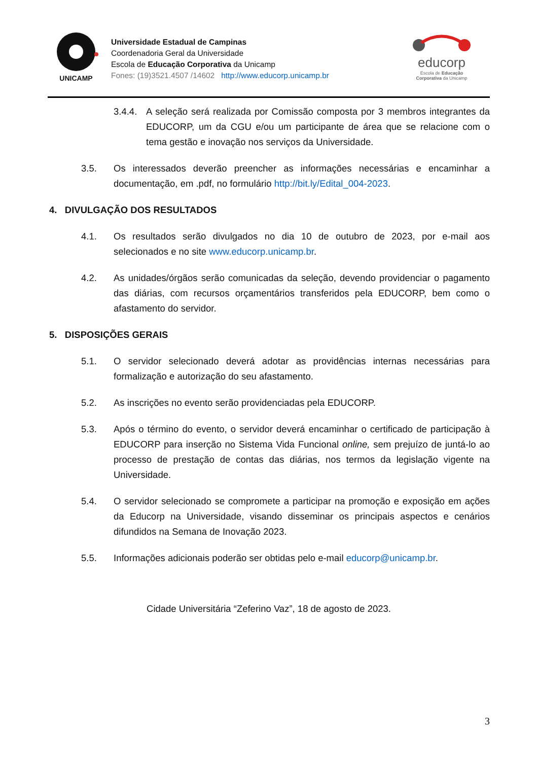UNICAMP
Universidade Estadual de Campinas
Coordenadoria Geral da Universidade
Escola de Educação Corporativa da Unicamp
Fones: (19)3521.4507 /14602 http://www.educorp.unicamp.br
educorp
Escola de Educação
Corporativa da Unicamp
3.4.4. A seleção será realizada por Comissão composta por 3 membros integrantes da EDUCORP, um da CGU e/ou um participante de área que se relacione com o tema gestão e inovação nos serviços da Universidade.
3.5. Os interessados deverão preencher as informações necessárias e encaminhar a documentação, em .pdf, no formulário http://bit.ly/Edital_004-2023.
4. DIVULGAÇÃO DOS RESULTADOS
4.1. Os resultados serão divulgados no dia 10 de outubro de 2023, por e-mail aos selecionados e no site www.educorp.unicamp.br.
4.2. As unidades/órgãos serão comunicadas da seleção, devendo providenciar o pagamento das diárias, com recursos orçamentários transferidos pela EDUCORP, bem como o afastamento do servidor.
5. DISPOSIÇÕES GERAIS
5.1. O servidor selecionado deverá adotar as providências internas necessárias para formalização e autorização do seu afastamento.
5.2. As inscrições no evento serão providenciadas pela EDUCORP.
5.3. Após o término do evento, o servidor deverá encaminhar o certificado de participação à EDUCORP para inserção no Sistema Vida Funcional online, sem prejuízo de juntá-lo ao processo de prestação de contas das diárias, nos termos da legislação vigente na Universidade.
5.4. O servidor selecionado se compromete a participar na promoção e exposição em ações da Educorp na Universidade, visando disseminar os principais aspectos e cenários difundidos na Semana de Inovação 2023.
5.5. Informações adicionais poderão ser obtidas pelo e-mail educorp@unicamp.br.
Cidade Universitária “Zeferino Vaz”, 18 de agosto de 2023.
3